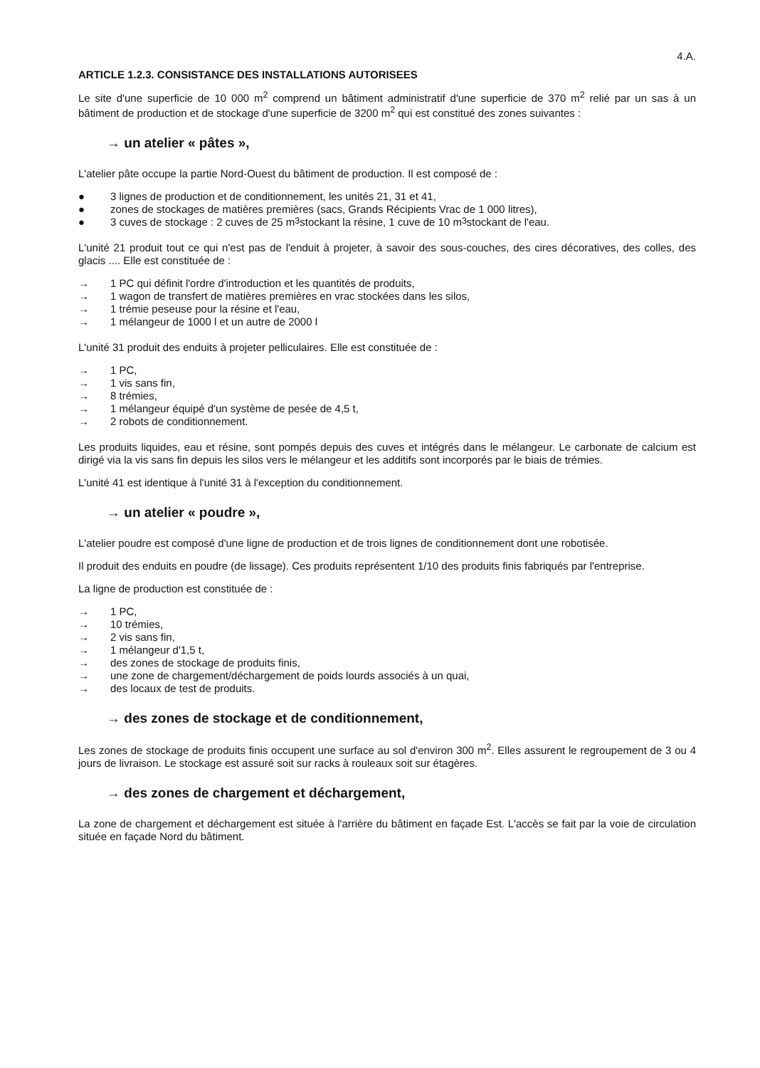4.A.
ARTICLE 1.2.3. CONSISTANCE DES INSTALLATIONS AUTORISEES
Le site d'une superficie de 10 000 m<sup>2</sup> comprend un bâtiment administratif d'une superficie de 370 m<sup>2</sup> relié par un sas à un bâtiment de production et de stockage d'une superficie de 3200 m<sup>2</sup> qui est constitué des zones suivantes :
→ un atelier « pâtes »,
L'atelier pâte occupe la partie Nord-Ouest du bâtiment de production. Il est composé de :
● 3 lignes de production et de conditionnement, les unités 21, 31 et 41,
● zones de stockages de matières premières (sacs, Grands Récipients Vrac de 1 000 litres),
● 3 cuves de stockage : 2 cuves de 25 m<sup>3</sup> stockant la résine, 1 cuve de 10 m<sup>3</sup> stockant de l'eau.
L'unité 21 produit tout ce qui n'est pas de l'enduit à projeter, à savoir des sous-couches, des cires décoratives, des colles, des glacis .... Elle est constituée de :
→ 1 PC qui définit l'ordre d'introduction et les quantités de produits,
→ 1 wagon de transfert de matières premières en vrac stockées dans les silos,
→ 1 trémie peseuse pour la résine et l'eau,
→ 1 mélangeur de 1000 l et un autre de 2000 l
L'unité 31 produit des enduits à projeter pelliculaires. Elle est constituée de :
→ 1 PC,
→ 1 vis sans fin,
→ 8 trémies,
→ 1 mélangeur équipé d'un système de pesée de 4,5 t,
→ 2 robots de conditionnement.
Les produits liquides, eau et résine, sont pompés depuis des cuves et intégrés dans le mélangeur. Le carbonate de calcium est dirigé via la vis sans fin depuis les silos vers le mélangeur et les additifs sont incorporés par le biais de trémies.
L'unité 41 est identique à l'unité 31 à l'exception du conditionnement.
→ un atelier « poudre »,
L'atelier poudre est composé d'une ligne de production et de trois lignes de conditionnement dont une robotisée.
Il produit des enduits en poudre (de lissage). Ces produits représentent 1/10 des produits finis fabriqués par l'entreprise.
La ligne de production est constituée de :
→ 1 PC,
→ 10 trémies,
→ 2 vis sans fin,
→ 1 mélangeur d'1,5 t,
→ des zones de stockage de produits finis,
→ une zone de chargement/déchargement de poids lourds associés à un quai,
→ des locaux de test de produits.
→ des zones de stockage et de conditionnement,
Les zones de stockage de produits finis occupent une surface au sol d'environ 300 m<sup>2</sup>. Elles assurent le regroupement de 3 ou 4 jours de livraison. Le stockage est assuré soit sur racks à rouleaux soit sur étagères.
→ des zones de chargement et déchargement,
La zone de chargement et déchargement est située à l'arrière du bâtiment en façade Est. L'accès se fait par la voie de circulation située en façade Nord du bâtiment.